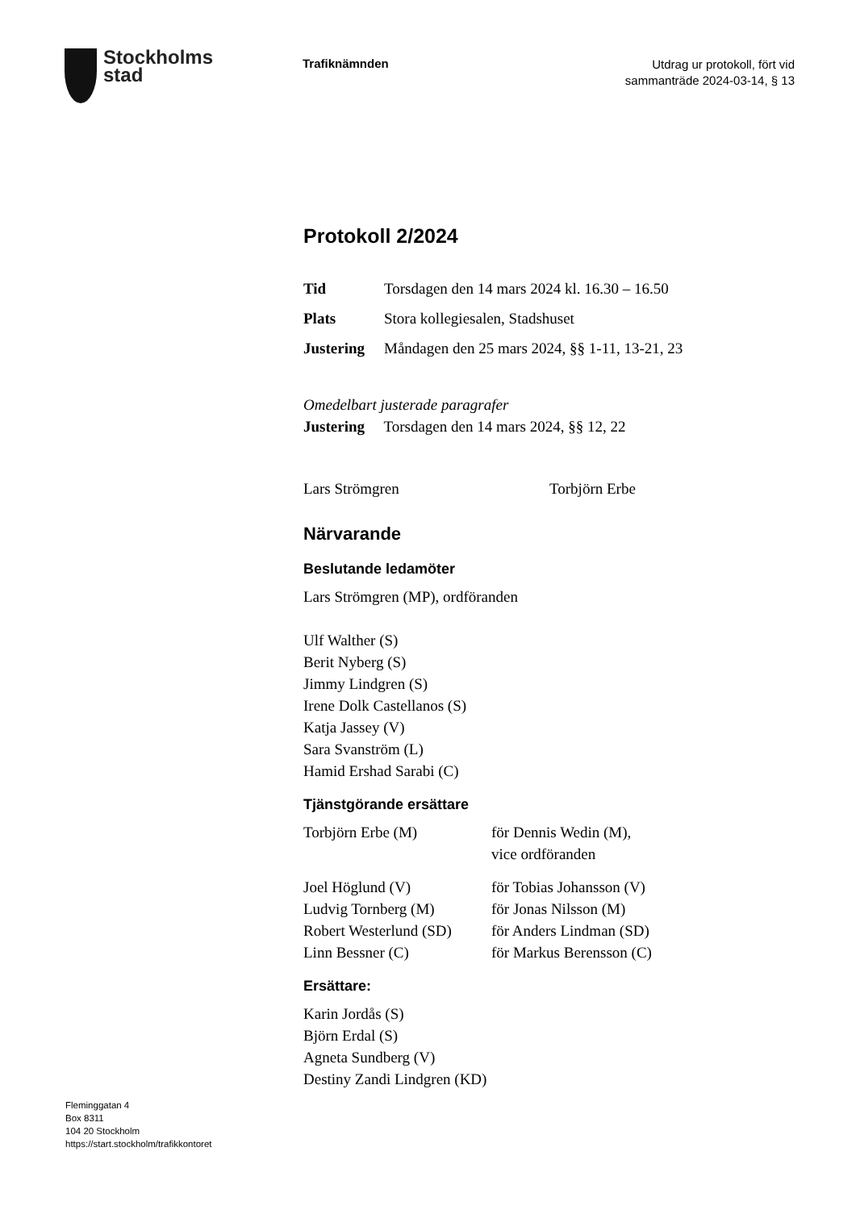Stockholms
stad
Trafiknämnden
Utdrag ur protokoll, fört vid
sammanträde 2024-03-14, § 13
Protokoll 2/2024
Tid Torsdagen den 14 mars 2024 kl. 16.30 – 16.50
Plats Stora kollegiesalen, Stadshuset
Justering Måndagen den 25 mars 2024, §§ 1-11, 13-21, 23
Omedelbart justerade paragrafer
Justering Torsdagen den 14 mars 2024, §§ 12, 22
Lars Strömgren Torbjörn Erbe
Närvarande
Beslutande ledamöter
Lars Strömgren (MP), ordföranden
Ulf Walther (S)
Berit Nyberg (S)
Jimmy Lindgren (S)
Irene Dolk Castellanos (S)
Katja Jassey (V)
Sara Svanström (L)
Hamid Ershad Sarabi (C)
Tjänstgörande ersättare
Torbjörn Erbe (M) för Dennis Wedin (M),
vice ordföranden
Joel Höglund (V) för Tobias Johansson (V)
Ludvig Tornberg (M) för Jonas Nilsson (M)
Robert Westerlund (SD) för Anders Lindman (SD)
Linn Bessner (C) för Markus Berensson (C)
Ersättare:
Karin Jordås (S)
Björn Erdal (S)
Agneta Sundberg (V)
Destiny Zandi Lindgren (KD)
Fleminggatan 4
Box 8311
104 20 Stockholm
https://start.stockholm/trafikkontoret